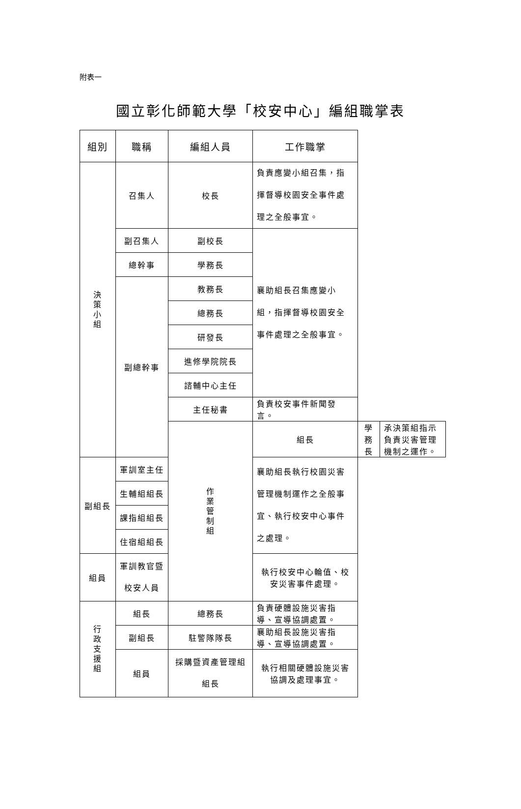附表一
國立彰化師範大學「校安中心」編組職掌表
| 組別 | 職稱 | 編組人員 | 工作職掌 | | |
| --- | --- | --- | --- | --- | --- |
| 決 策 小 組 | 召集人 | 校長 | 負責應變小組召集，指揮督導校園安全事件處理之全般事宜。 | | |
| | 副召集人 | 副校長 | 襄助組長召集應變小組，指揮督導校園安全事件處理之全般事宜。 | | |
| | 總幹事 | 學務長 | | | |
| | 副總幹事 | 教務長 | | | |
| | | 總務長 | | | |
| | | 研發長 | | | |
| | | 進修學院院長 | | | |
| | | 諮輔中心主任 | | | |
| | | 主任秘書 | 負責校安事件新聞發言。 | | |
| | | 作 業 管 制 組 | 組長 | 學務長 | 承決策組指示負責災害管理機制之運作。 |
| 副組長 | 軍訓室主任 | | 襄助組長執行校園災害管理機制運作之全般事宜、執行校安中心事件之處理。 | | |
| | 生輔組組長 | | | | |
| | 課指組組長 | | | | |
| | 住宿組組長 | | | | |
| 組員 | 軍訓教官暨校安人員 | | 執行校安中心輪值、校安災害事件處理。 | | |
| 行 政 支 援 組 | 組長 | 總務長 | 負責硬體設施災害指導、宣導協調處置。 | | |
| | 副組長 | 駐警隊隊長 | 襄助組長設施災害指導、宣導協調處置。 | | |
| | 組員 | 採購暨資產管理組組長 | 執行相關硬體設施災害協調及處理事宜。 | | |